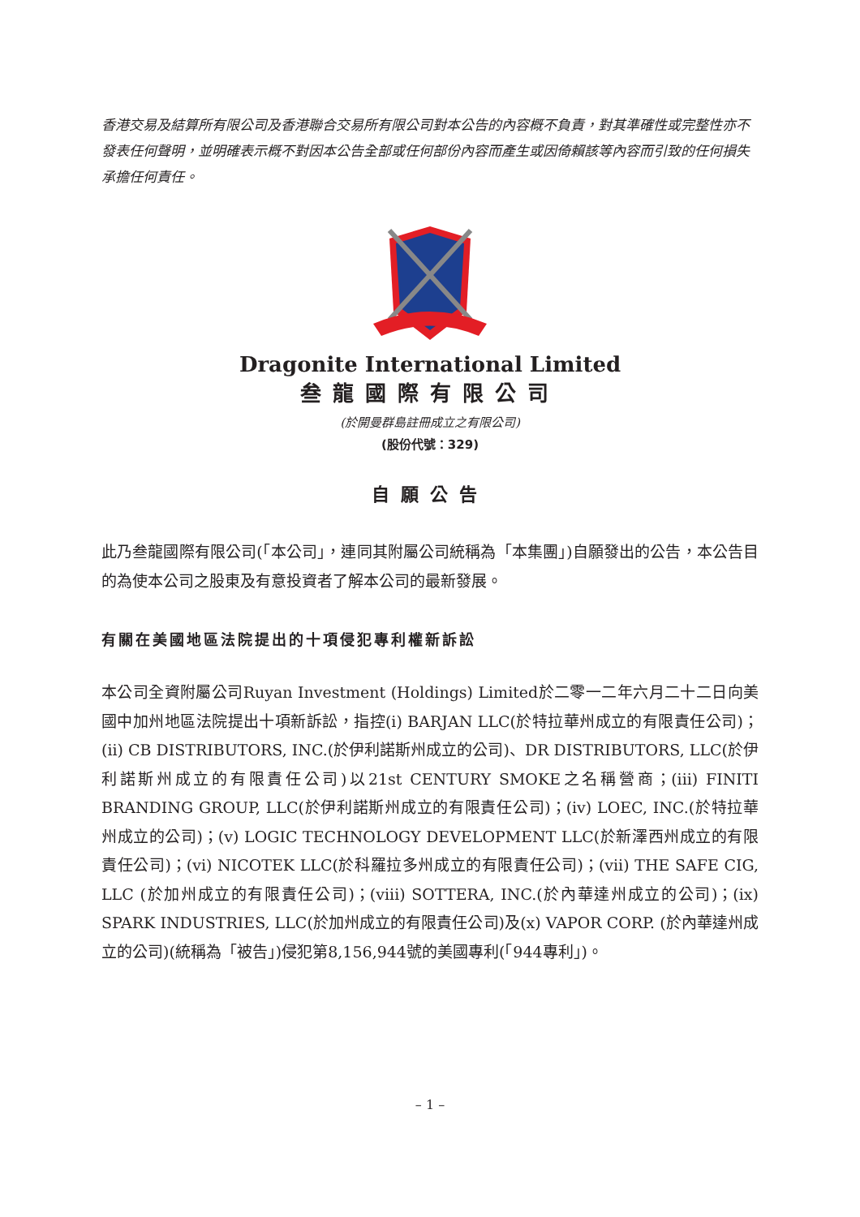香港交易及結算所有限公司及香港聯合交易所有限公司對本公告的內容概不負責，對其準確性或完整性亦不發表任何聲明，並明確表示概不對因本公告全部或任何部份內容而產生或因倚賴該等內容而引致的任何損失承擔任何責任。
Dragonite International Limited
叁龍國際有限公司
(於開曼群島註冊成立之有限公司)
(股份代號：329)
自願公告
此乃叁龍國際有限公司(「本公司」，連同其附屬公司統稱為「本集團」)自願發出的公告，本公告目的為使本公司之股東及有意投資者了解本公司的最新發展。
有關在美國地區法院提出的十項侵犯專利權新訴訟
本公司全資附屬公司Ruyan Investment (Holdings) Limited於二零一二年六月二十二日向美國中加州地區法院提出十項新訴訟，指控(i) BARJAN LLC(於特拉華州成立的有限責任公司)；(ii) CB DISTRIBUTORS, INC.(於伊利諾斯州成立的公司)、DR DISTRIBUTORS, LLC(於伊利諾斯州成立的有限責任公司)以21st CENTURY SMOKE之名稱營商；(iii) FINITI BRANDING GROUP, LLC(於伊利諾斯州成立的有限責任公司)；(iv) LOEC, INC.(於特拉華州成立的公司)；(v) LOGIC TECHNOLOGY DEVELOPMENT LLC(於新澤西州成立的有限責任公司)；(vi) NICOTEK LLC(於科羅拉多州成立的有限責任公司)；(vii) THE SAFE CIG, LLC (於加州成立的有限責任公司)；(viii) SOTTERA, INC.(於內華達州成立的公司)；(ix) SPARK INDUSTRIES, LLC(於加州成立的有限責任公司)及(x) VAPOR CORP. (於內華達州成立的公司)(統稱為「被告」)侵犯第8,156,944號的美國專利(「944專利」)。
– 1 –